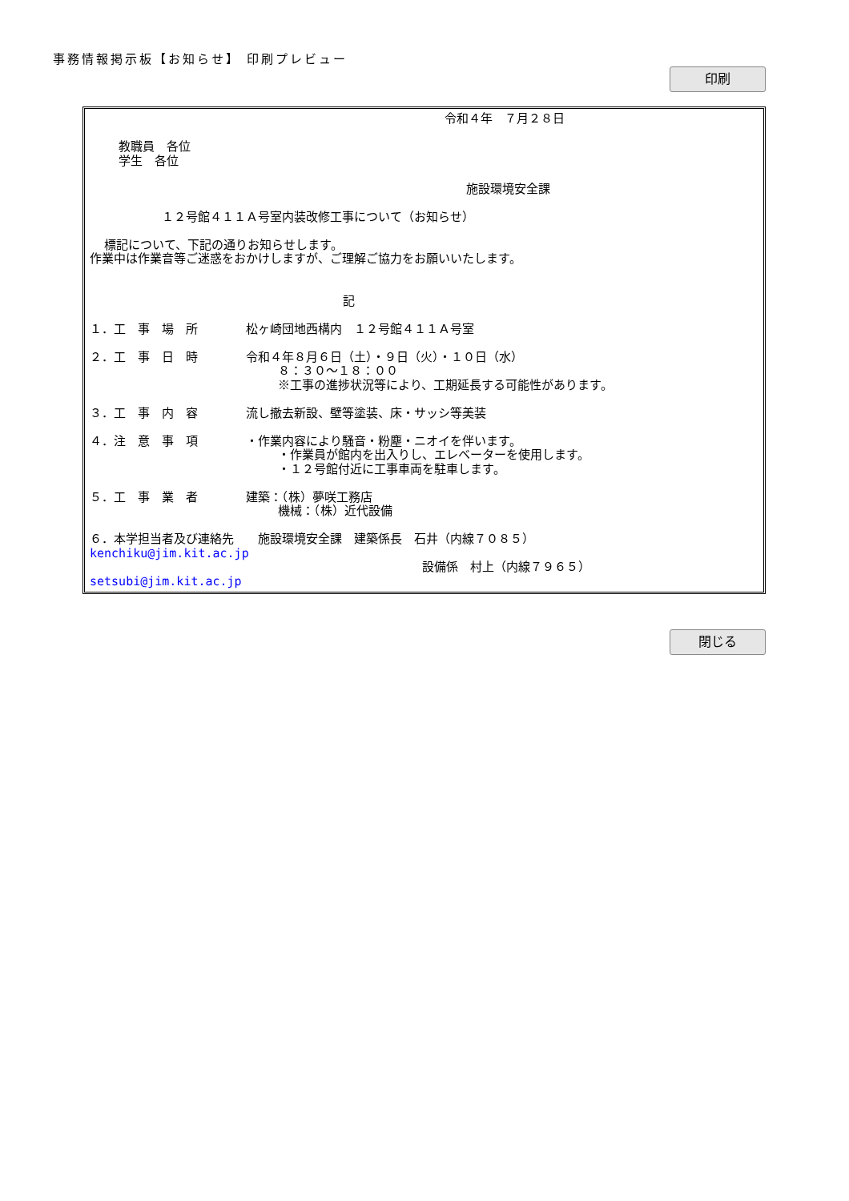事務情報掲示板【お知らせ】 印刷プレビュー
印刷
                                                 令和４年　７月２８日

    教職員　各位
    学生　各位

                                                    施設環境安全課

          １２号館４１１Ａ号室内装改修工事について（お知らせ）

  標記について、下記の通りお知らせします。
作業中は作業音等ご迷惑をおかけしますが、ご理解ご協力をお願いいたします。


                                   記

１．工　事　場　所　　　　松ヶ崎団地西構内　１２号館４１１Ａ号室

２．工　事　日　時　　　　令和４年８月６日（土）・９日（火）・１０日（水）
                          ８：３０～１８：００
                          ※工事の進捗状況等により、工期延長する可能性があります。

３．工　事　内　容　　　　流し撤去新設、壁等塗装、床・サッシ等美装

４．注　意　事　項　　　　・作業内容により騒音・粉塵・ニオイを伴います。
                          ・作業員が館内を出入りし、エレベーターを使用します。
                          ・１２号館付近に工事車両を駐車します。

５．工　事　業　者　　　　建築：（株）夢咲工務店
                          機械：（株）近代設備

６．本学担当者及び連絡先　　施設環境安全課　建築係長　石井（内線７０８５）
kenchiku@jim.kit.ac.jp
                                              設備係　村上（内線７９６５）
setsubi@jim.kit.ac.jp
閉じる